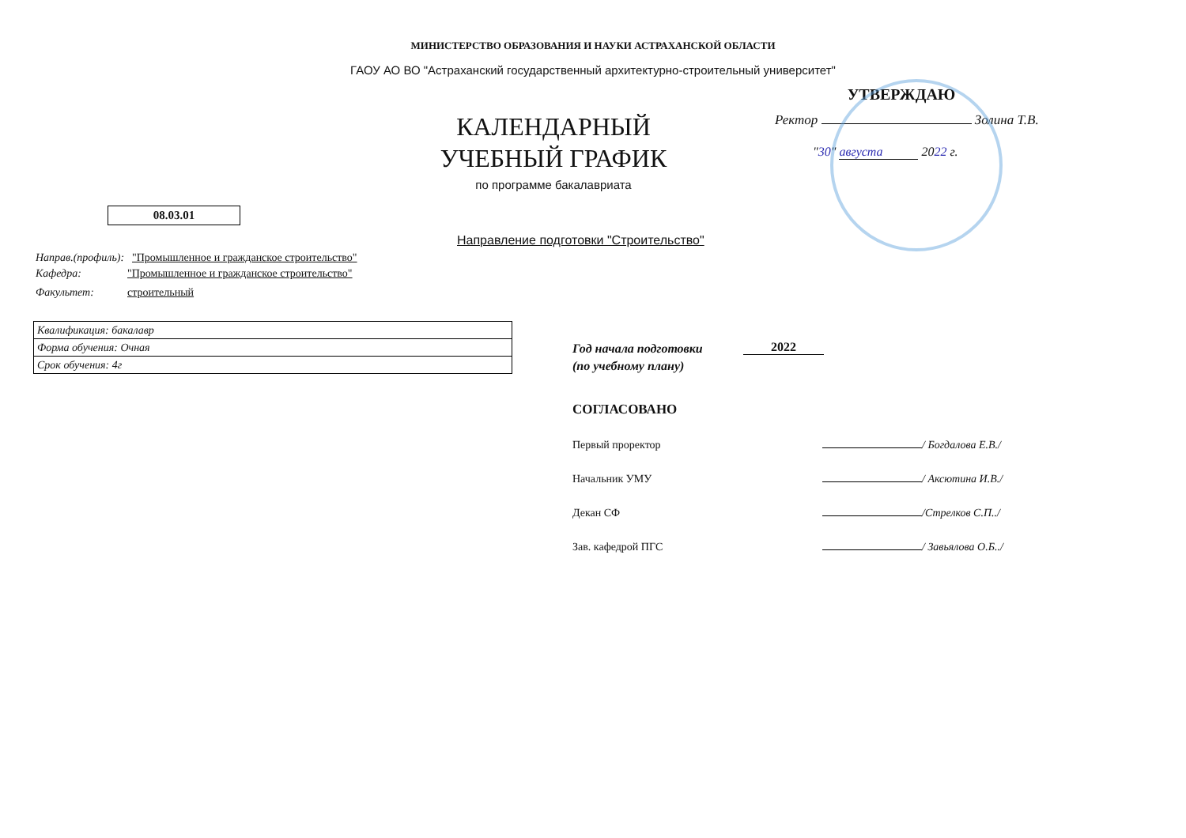МИНИСТЕРСТВО ОБРАЗОВАНИЯ И НАУКИ АСТРАХАНСКОЙ ОБЛАСТИ
ГАОУ АО ВО "Астраханский государственный архитектурно-строительный университет"
УТВЕРЖДАЮ
Ректор Золина Т.В.
"30" августа 2022 г.
КАЛЕНДАРНЫЙ
УЧЕБНЫЙ ГРАФИК
по программе бакалавриата
08.03.01
Направление подготовки "Строительство"
Направ.(профиль): "Промышленное и гражданское строительство"
Кафедра: "Промышленное и гражданское строительство"
Факультет: строительный
| Квалификация: бакалавр |
| Форма обучения: Очная |
| Срок обучения: 4г |
Год начала подготовки
(по учебному плану)
2022
СОГЛАСОВАНО
Первый проректор / Богдалова Е.В./
Начальник УМУ / Аксютина И.В./
Декан СФ /Стрелков С.П../
Зав. кафедрой ПГС / Завьялова О.Б../